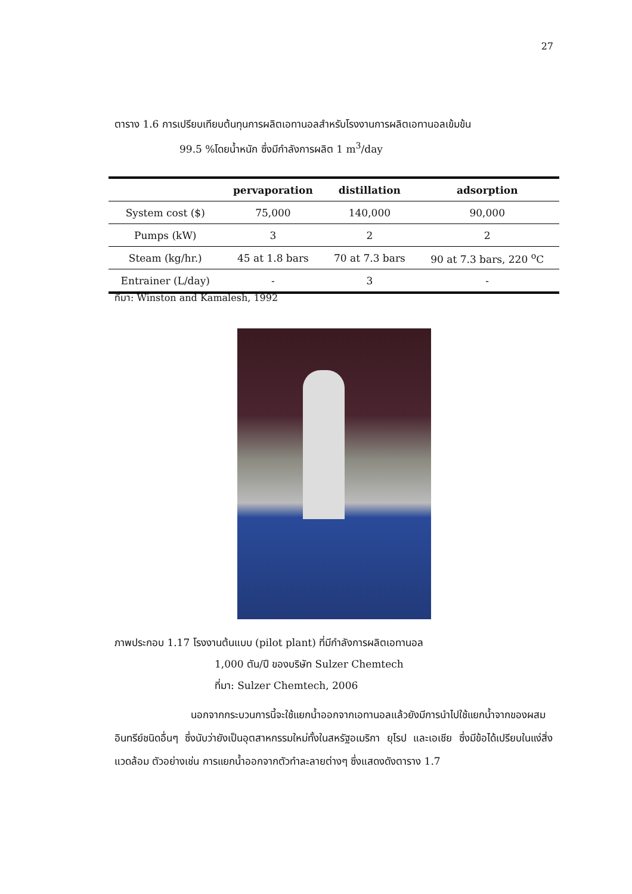27
ตาราง 1.6 การเปรียบเทียบต้นทุนการผลิตเอทานอลสำหรับโรงงานการผลิตเอทานอลเข้มข้น
99.5 %โดยน้ำหนัก ซึ่งมีกำลังการผลิต 1 m<sup>3</sup>/day
| | pervaporation | distillation | adsorption |
| --- | --- | --- | --- |
| System cost ($) | 75,000 | 140,000 | 90,000 |
| Pumps (kW) | 3 | 2 | 2 |
| Steam (kg/hr.) | 45 at 1.8 bars | 70 at 7.3 bars | 90 at 7.3 bars, 220 <sup>o</sup>C |
| Entrainer (L/day) | - | 3 | - |
ที่มา: Winston and Kamalesh, 1992
ภาพประกอบ 1.17 โรงงานต้นแบบ (pilot plant) ที่มีกำลังการผลิตเอทานอล
1,000 ตัน/ปี ของบริษัท Sulzer Chemtech
ที่มา: Sulzer Chemtech, 2006
นอกจากกระบวนการนี้จะใช้แยกน้ำออกจากเอทานอลแล้วยังมีการนำไปใช้แยกน้ำจากของผสมอินทรีย์ชนิดอื่นๆ ซึ่งนับว่ายังเป็นอุตสาหกรรมใหม่ทั้งในสหรัฐอเมริกา ยุโรป และเอเชีย ซึ่งมีข้อได้เปรียบในแง่สิ่งแวดล้อม ตัวอย่างเช่น การแยกน้ำออกจากตัวทำละลายต่างๆ ซึ่งแสดงดังตาราง 1.7